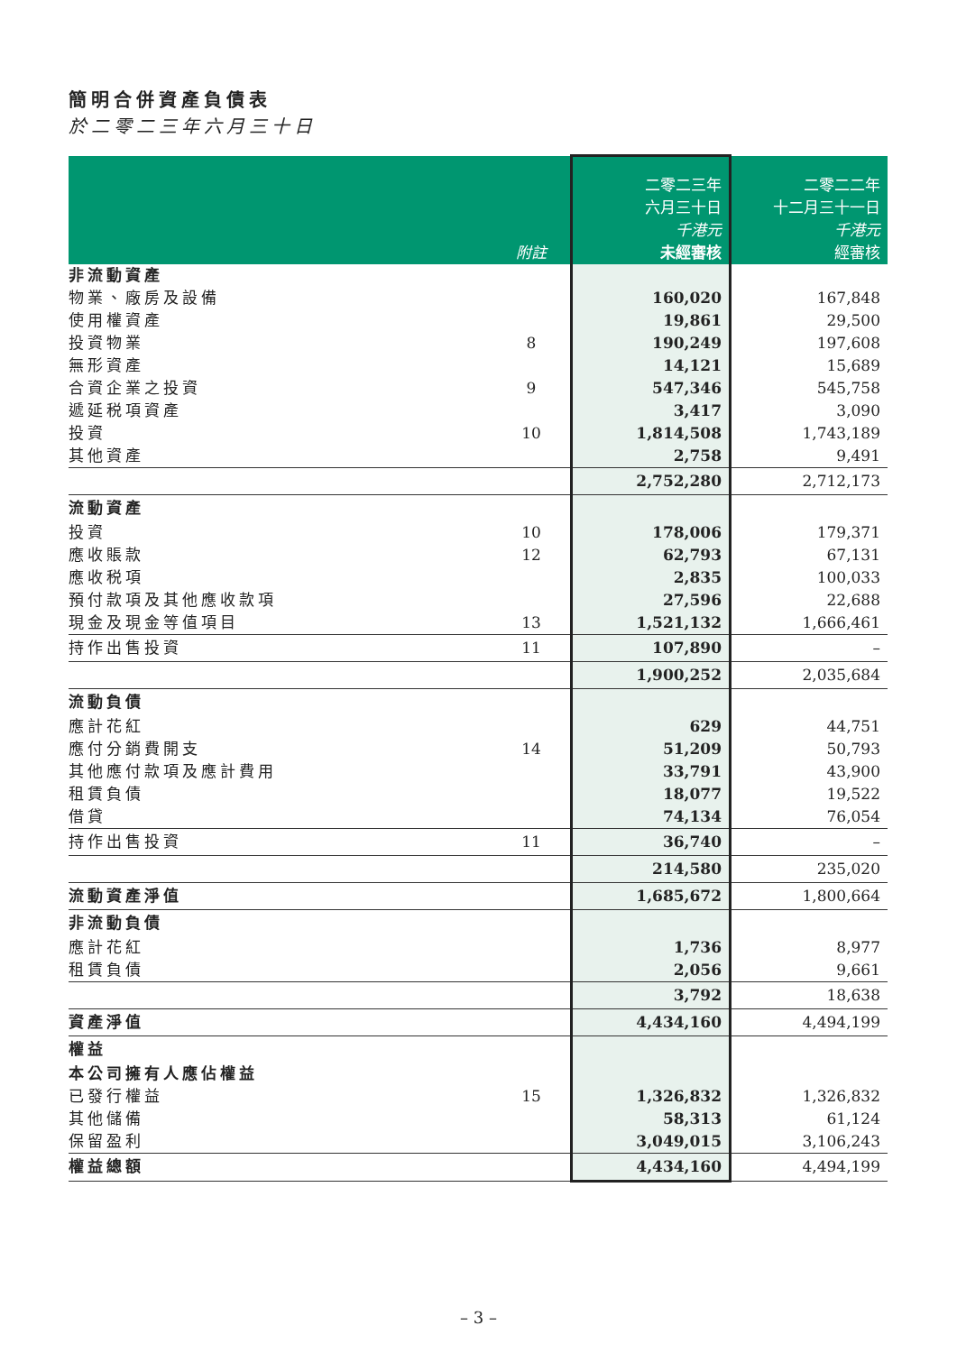簡明合併資產負債表
於二零二三年六月三十日
| | 附註 | 二零二三年 六月三十日 千港元 未經審核 | 二零二二年 十二月三十一日 千港元 經審核 |
| --- | --- | --- | --- |
| 非流動資產 | | | |
| 物業、廠房及設備 | | 160,020 | 167,848 |
| 使用權資產 | | 19,861 | 29,500 |
| 投資物業 | 8 | 190,249 | 197,608 |
| 無形資產 | | 14,121 | 15,689 |
| 合資企業之投資 | 9 | 547,346 | 545,758 |
| 遞延税項資產 | | 3,417 | 3,090 |
| 投資 | 10 | 1,814,508 | 1,743,189 |
| 其他資產 | | 2,758 | 9,491 |
| | | 2,752,280 | 2,712,173 |
| 流動資產 | | | |
| 投資 | 10 | 178,006 | 179,371 |
| 應收賬款 | 12 | 62,793 | 67,131 |
| 應收税項 | | 2,835 | 100,033 |
| 預付款項及其他應收款項 | | 27,596 | 22,688 |
| 現金及現金等值項目 | 13 | 1,521,132 | 1,666,461 |
| 持作出售投資 | 11 | 107,890 | – |
| | | 1,900,252 | 2,035,684 |
| 流動負債 | | | |
| 應計花紅 | | 629 | 44,751 |
| 應付分銷費開支 | 14 | 51,209 | 50,793 |
| 其他應付款項及應計費用 | | 33,791 | 43,900 |
| 租賃負債 | | 18,077 | 19,522 |
| 借貸 | | 74,134 | 76,054 |
| 持作出售投資 | 11 | 36,740 | – |
| | | 214,580 | 235,020 |
| 流動資產淨值 | | 1,685,672 | 1,800,664 |
| 非流動負債 | | | |
| 應計花紅 | | 1,736 | 8,977 |
| 租賃負債 | | 2,056 | 9,661 |
| | | 3,792 | 18,638 |
| 資產淨值 | | 4,434,160 | 4,494,199 |
| 權益 | | | |
| 本公司擁有人應佔權益 | | | |
| 已發行權益 | 15 | 1,326,832 | 1,326,832 |
| 其他儲備 | | 58,313 | 61,124 |
| 保留盈利 | | 3,049,015 | 3,106,243 |
| 權益總額 | | 4,434,160 | 4,494,199 |
– 3 –